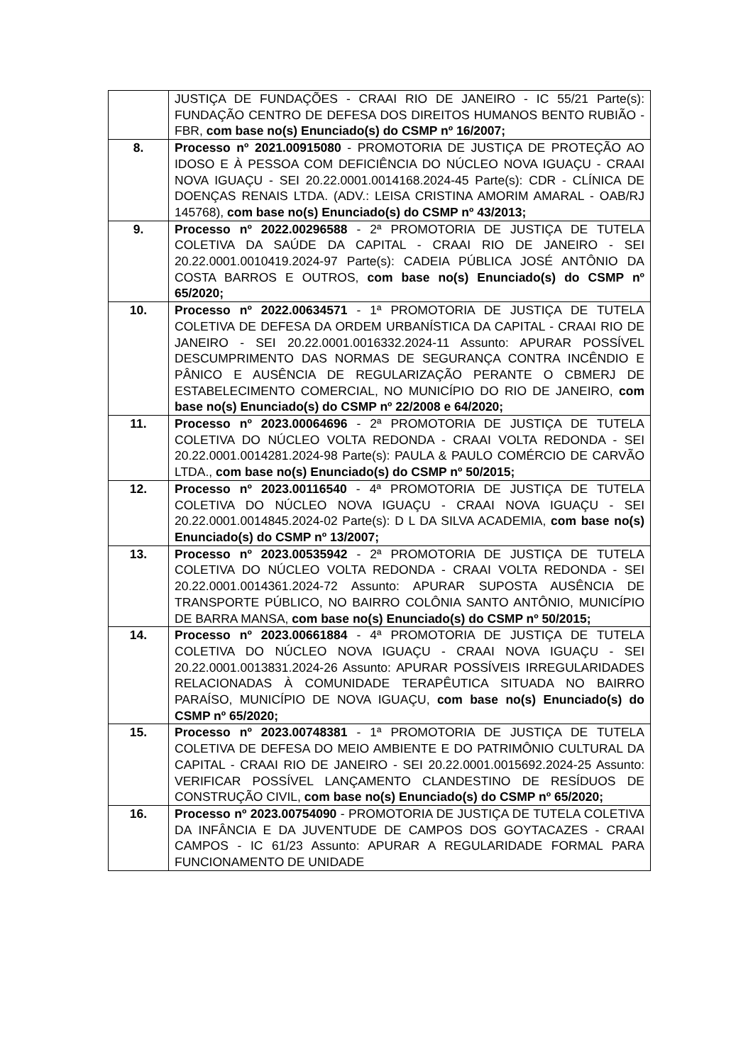| | JUSTIÇA DE FUNDAÇÕES - CRAAI RIO DE JANEIRO - IC 55/21 Parte(s): FUNDAÇÃO CENTRO DE DEFESA DOS DIREITOS HUMANOS BENTO RUBIÃO - FBR, com base no(s) Enunciado(s) do CSMP nº 16/2007; |
| 8. | Processo nº 2021.00915080 - PROMOTORIA DE JUSTIÇA DE PROTEÇÃO AO IDOSO E À PESSOA COM DEFICIÊNCIA DO NÚCLEO NOVA IGUAÇU - CRAAI NOVA IGUAÇU - SEI 20.22.0001.0014168.2024-45 Parte(s): CDR - CLÍNICA DE DOENÇAS RENAIS LTDA. (ADV.: LEISA CRISTINA AMORIM AMARAL - OAB/RJ 145768), com base no(s) Enunciado(s) do CSMP nº 43/2013; |
| 9. | Processo nº 2022.00296588 - 2ª PROMOTORIA DE JUSTIÇA DE TUTELA COLETIVA DA SAÚDE DA CAPITAL - CRAAI RIO DE JANEIRO - SEI 20.22.0001.0010419.2024-97 Parte(s): CADEIA PÚBLICA JOSÉ ANTÔNIO DA COSTA BARROS E OUTROS, com base no(s) Enunciado(s) do CSMP nº 65/2020; |
| 10. | Processo nº 2022.00634571 - 1ª PROMOTORIA DE JUSTIÇA DE TUTELA COLETIVA DE DEFESA DA ORDEM URBANÍSTICA DA CAPITAL - CRAAI RIO DE JANEIRO - SEI 20.22.0001.0016332.2024-11 Assunto: APURAR POSSÍVEL DESCUMPRIMENTO DAS NORMAS DE SEGURANÇA CONTRA INCÊNDIO E PÂNICO E AUSÊNCIA DE REGULARIZAÇÃO PERANTE O CBMERJ DE ESTABELECIMENTO COMERCIAL, NO MUNICÍPIO DO RIO DE JANEIRO, com base no(s) Enunciado(s) do CSMP nº 22/2008 e 64/2020; |
| 11. | Processo nº 2023.00064696 - 2ª PROMOTORIA DE JUSTIÇA DE TUTELA COLETIVA DO NÚCLEO VOLTA REDONDA - CRAAI VOLTA REDONDA - SEI 20.22.0001.0014281.2024-98 Parte(s): PAULA & PAULO COMÉRCIO DE CARVÃO LTDA., com base no(s) Enunciado(s) do CSMP nº 50/2015; |
| 12. | Processo nº 2023.00116540 - 4ª PROMOTORIA DE JUSTIÇA DE TUTELA COLETIVA DO NÚCLEO NOVA IGUAÇU - CRAAI NOVA IGUAÇU - SEI 20.22.0001.0014845.2024-02 Parte(s): D L DA SILVA ACADEMIA, com base no(s) Enunciado(s) do CSMP nº 13/2007; |
| 13. | Processo nº 2023.00535942 - 2ª PROMOTORIA DE JUSTIÇA DE TUTELA COLETIVA DO NÚCLEO VOLTA REDONDA - CRAAI VOLTA REDONDA - SEI 20.22.0001.0014361.2024-72 Assunto: APURAR SUPOSTA AUSÊNCIA DE TRANSPORTE PÚBLICO, NO BAIRRO COLÔNIA SANTO ANTÔNIO, MUNICÍPIO DE BARRA MANSA, com base no(s) Enunciado(s) do CSMP nº 50/2015; |
| 14. | Processo nº 2023.00661884 - 4ª PROMOTORIA DE JUSTIÇA DE TUTELA COLETIVA DO NÚCLEO NOVA IGUAÇU - CRAAI NOVA IGUAÇU - SEI 20.22.0001.0013831.2024-26 Assunto: APURAR POSSÍVEIS IRREGULARIDADES RELACIONADAS À COMUNIDADE TERAPÊUTICA SITUADA NO BAIRRO PARAÍSO, MUNICÍPIO DE NOVA IGUAÇU, com base no(s) Enunciado(s) do CSMP nº 65/2020; |
| 15. | Processo nº 2023.00748381 - 1ª PROMOTORIA DE JUSTIÇA DE TUTELA COLETIVA DE DEFESA DO MEIO AMBIENTE E DO PATRIMÔNIO CULTURAL DA CAPITAL - CRAAI RIO DE JANEIRO - SEI 20.22.0001.0015692.2024-25 Assunto: VERIFICAR POSSÍVEL LANÇAMENTO CLANDESTINO DE RESÍDUOS DE CONSTRUÇÃO CIVIL, com base no(s) Enunciado(s) do CSMP nº 65/2020; |
| 16. | Processo nº 2023.00754090 - PROMOTORIA DE JUSTIÇA DE TUTELA COLETIVA DA INFÂNCIA E DA JUVENTUDE DE CAMPOS DOS GOYTACAZES - CRAAI CAMPOS - IC 61/23 Assunto: APURAR A REGULARIDADE FORMAL PARA FUNCIONAMENTO DE UNIDADE |